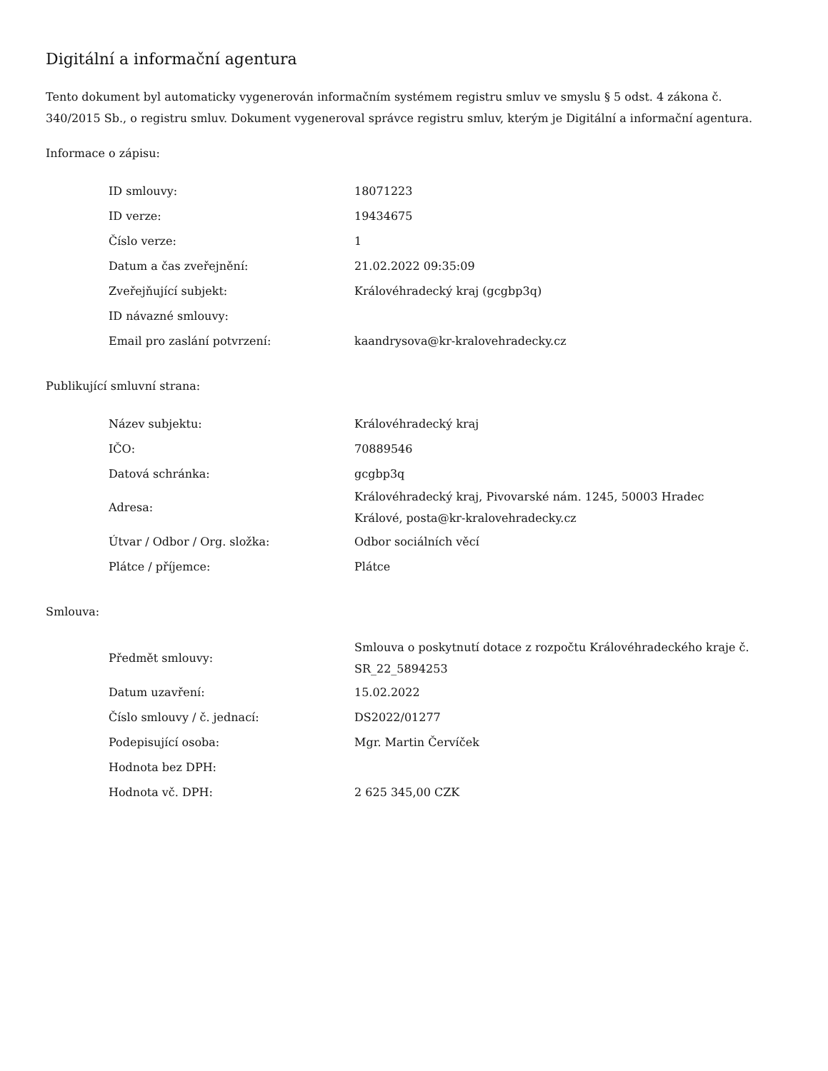Digitální a informační agentura
Tento dokument byl automaticky vygenerován informačním systémem registru smluv ve smyslu § 5 odst. 4 zákona č. 340/2015 Sb., o registru smluv. Dokument vygeneroval správce registru smluv, kterým je Digitální a informační agentura.
Informace o zápisu:
| ID smlouvy: | 18071223 |
| ID verze: | 19434675 |
| Číslo verze: | 1 |
| Datum a čas zveřejnění: | 21.02.2022 09:35:09 |
| Zveřejňující subjekt: | Královéhradecký kraj (gcgbp3q) |
| ID návazné smlouvy: | |
| Email pro zaslání potvrzení: | kaandrysova@kr-kralovehradecky.cz |
Publikující smluvní strana:
| Název subjektu: | Královéhradecký kraj |
| IČO: | 70889546 |
| Datová schránka: | gcgbp3q |
| Adresa: | Královéhradecký kraj, Pivovarské nám. 1245, 50003 Hradec Králové, posta@kr-kralovehradecky.cz |
| Útvar / Odbor / Org. složka: | Odbor sociálních věcí |
| Plátce / příjemce: | Plátce |
Smlouva:
| Předmět smlouvy: | Smlouva o poskytnutí dotace z rozpočtu Královéhradeckého kraje č. SR_22_5894253 |
| Datum uzavření: | 15.02.2022 |
| Číslo smlouvy / č. jednací: | DS2022/01277 |
| Podepisující osoba: | Mgr. Martin Červíček |
| Hodnota bez DPH: | |
| Hodnota vč. DPH: | 2 625 345,00 CZK |